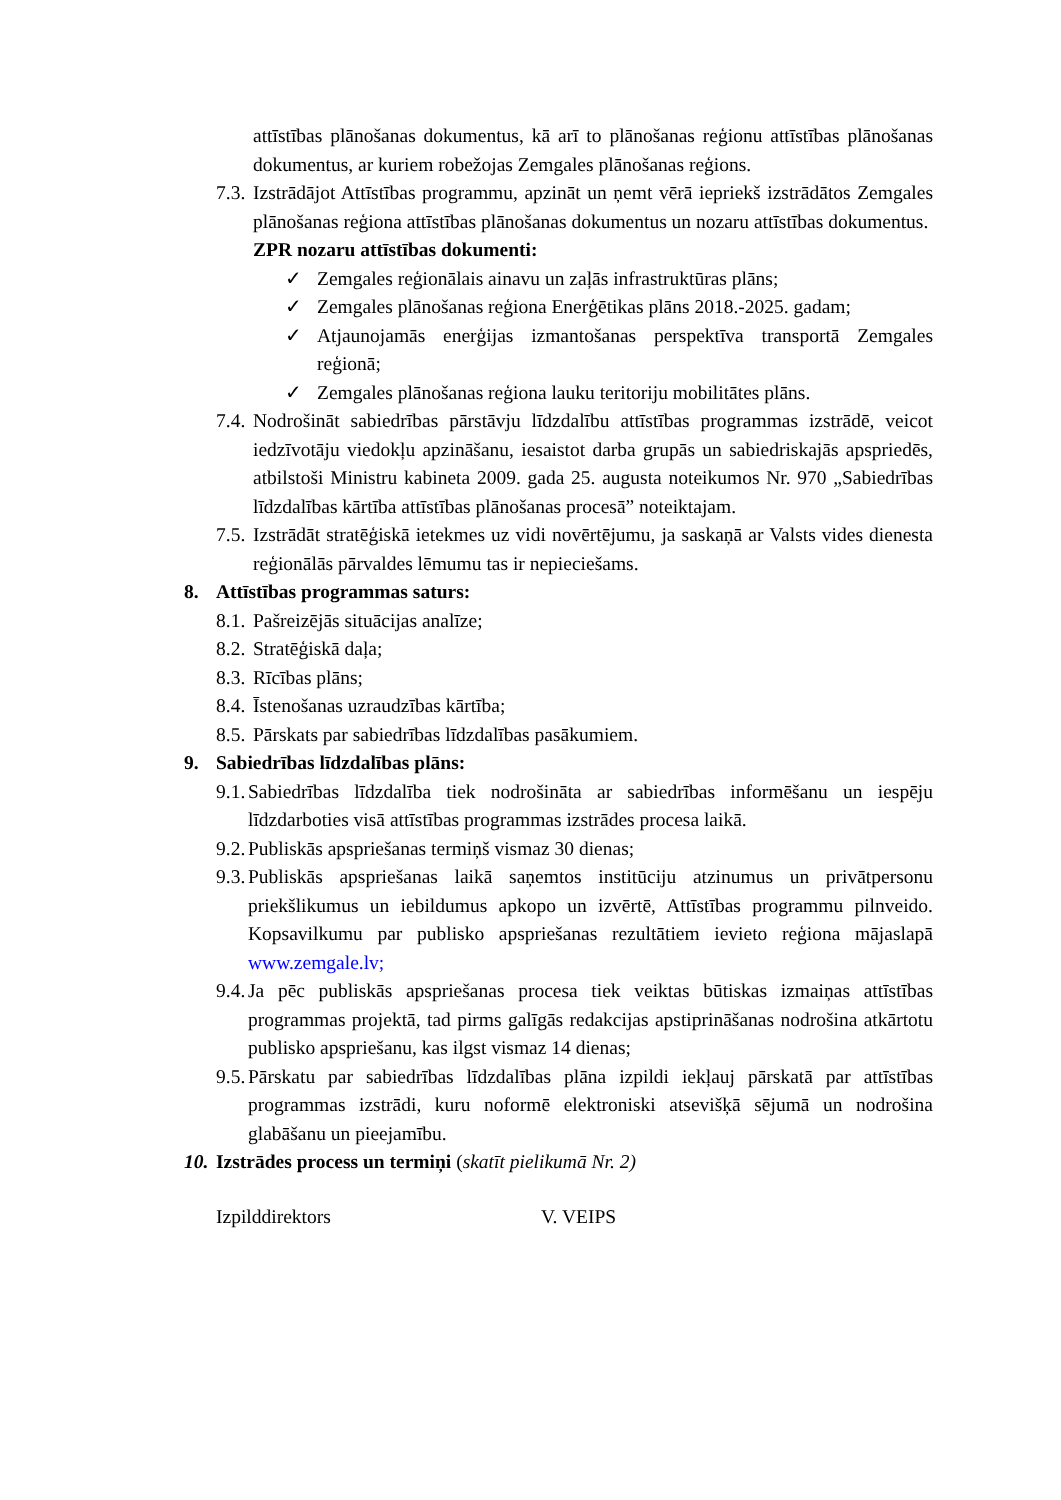attīstības plānošanas dokumentus, kā arī to plānošanas reģionu attīstības plānošanas dokumentus, ar kuriem robežojas Zemgales plānošanas reģions.
7.3. Izstrādājot Attīstības programmu, apzināt un ņemt vērā iepriekš izstrādātos Zemgales plānošanas reģiona attīstības plānošanas dokumentus un nozaru attīstības dokumentus.
ZPR nozaru attīstības dokumenti:
✓ Zemgales reģionālais ainavu un zaļās infrastruktūras plāns;
✓ Zemgales plānošanas reģiona Enerģētikas plāns 2018.-2025. gadam;
✓ Atjaunojamās enerģijas izmantošanas perspektīva transportā Zemgales reģionā;
✓ Zemgales plānošanas reģiona lauku teritoriju mobilitātes plāns.
7.4. Nodrošināt sabiedrības pārstāvju līdzdalību attīstības programmas izstrādē, veicot iedzīvotāju viedokļu apzināšanu, iesaistot darba grupās un sabiedriskajās apspriedēs, atbilstoši Ministru kabineta 2009. gada 25. augusta noteikumos Nr. 970 „Sabiedrības līdzdalības kārtība attīstības plānošanas procesā” noteiktajam.
7.5. Izstrādāt stratēģiskā ietekmes uz vidi novērtējumu, ja saskaņā ar Valsts vides dienesta reģionālās pārvaldes lēmumu tas ir nepieciešams.
8. Attīstības programmas saturs:
8.1. Pašreizējās situācijas analīze;
8.2. Stratēģiskā daļa;
8.3. Rīcības plāns;
8.4. Īstenošanas uzraudzības kārtība;
8.5. Pārskats par sabiedrības līdzdalības pasākumiem.
9. Sabiedrības līdzdalības plāns:
9.1. Sabiedrības līdzdalība tiek nodrošināta ar sabiedrības informēšanu un iespēju līdzdarboties visā attīstības programmas izstrādes procesa laikā.
9.2. Publiskās apspriešanas termiņš vismaz 30 dienas;
9.3. Publiskās apspriešanas laikā saņemtos institūciju atzinumus un privātpersonu priekšlikumus un iebildumus apkopo un izvērtē, Attīstības programmu pilnveido. Kopsavilkumu par publisko apspriešanas rezultātiem ievieto reģiona mājaslapā www.zemgale.lv;
9.4. Ja pēc publiskās apspriešanas procesa tiek veiktas būtiskas izmaiņas attīstības programmas projektā, tad pirms galīgās redakcijas apstiprināšanas nodrošina atkārtotu publisko apspriešanu, kas ilgst vismaz 14 dienas;
9.5. Pārskatu par sabiedrības līdzdalības plāna izpildi iekļauj pārskatā par attīstības programmas izstrādi, kuru noformē elektroniski atsevišķā sējumā un nodrošina glabāšanu un pieejamību.
10. Izstrādes process un termiņi (skatīt pielikumā Nr. 2)
Izpilddirektors V. VEIPS